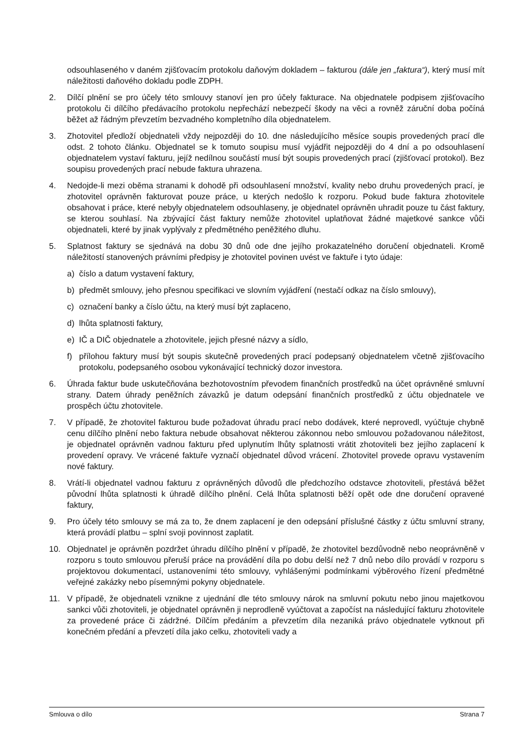odsouhlaseného v daném zjišťovacím protokolu daňovým dokladem – fakturou (dále jen „faktura“), který musí mít náležitosti daňového dokladu podle ZDPH.
2. Dílčí plnění se pro účely této smlouvy stanoví jen pro účely fakturace. Na objednatele podpisem zjišťovacího protokolu či dílčího předávacího protokolu nepřechází nebezpečí škody na věci a rovněž záruční doba počíná běžet až řádným převzetím bezvadného kompletního díla objednatelem.
3. Zhotovitel předloží objednateli vždy nejpozději do 10. dne následujícího měsíce soupis provedených prací dle odst. 2 tohoto článku. Objednatel se k tomuto soupisu musí vyjádřit nejpozději do 4 dní a po odsouhlasení objednatelem vystaví fakturu, jejíž nedílnou součástí musí být soupis provedených prací (zjišťovací protokol). Bez soupisu provedených prací nebude faktura uhrazena.
4. Nedojde-li mezi oběma stranami k dohodě při odsouhlasení množství, kvality nebo druhu provedených prací, je zhotovitel oprávněn fakturovat pouze práce, u kterých nedošlo k rozporu. Pokud bude faktura zhotovitele obsahovat i práce, které nebyly objednatelem odsouhlaseny, je objednatel oprávněn uhradit pouze tu část faktury, se kterou souhlasí. Na zbývající část faktury nemůže zhotovitel uplatňovat žádné majetkové sankce vůči objednateli, které by jinak vyplývaly z předmětného peněžitého dluhu.
5. Splatnost faktury se sjednává na dobu 30 dnů ode dne jejího prokazatelného doručení objednateli. Kromě náležitostí stanovených právními předpisy je zhotovitel povinen uvést ve faktuře i tyto údaje:
a) číslo a datum vystavení faktury,
b) předmět smlouvy, jeho přesnou specifikaci ve slovním vyjádření (nestačí odkaz na číslo smlouvy),
c) označení banky a číslo účtu, na který musí být zaplaceno,
d) lhůta splatnosti faktury,
e) IČ a DIČ objednatele a zhotovitele, jejich přesné názvy a sídlo,
f) přílohou faktury musí být soupis skutečně provedených prací podepsaný objednatelem včetně zjišťovacího protokolu, podepsaného osobou vykonávající technický dozor investora.
6. Úhrada faktur bude uskutečňována bezhotovostním převodem finančních prostředků na účet oprávněné smluvní strany. Datem úhrady peněžních závazků je datum odepsání finančních prostředků z účtu objednatele ve prospěch účtu zhotovitele.
7. V případě, že zhotovitel fakturou bude požadovat úhradu prací nebo dodávek, které neprovedl, vyúčtuje chybně cenu dílčího plnění nebo faktura nebude obsahovat některou zákonnou nebo smlouvou požadovanou náležitost, je objednatel oprávněn vadnou fakturu před uplynutím lhůty splatnosti vrátit zhotoviteli bez jejího zaplacení k provedení opravy. Ve vrácené faktuře vyznačí objednatel důvod vrácení. Zhotovitel provede opravu vystavením nové faktury.
8. Vrátí-li objednatel vadnou fakturu z oprávněných důvodů dle předchozího odstavce zhotoviteli, přestává běžet původní lhůta splatnosti k úhradě dílčího plnění. Celá lhůta splatnosti běží opět ode dne doručení opravené faktury,
9. Pro účely této smlouvy se má za to, že dnem zaplacení je den odepsání příslušné částky z účtu smluvní strany, která provádí platbu – splní svoji povinnost zaplatit.
10. Objednatel je oprávněn pozdržet úhradu dílčího plnění v případě, že zhotovitel bezdůvodně nebo neoprávněně v rozporu s touto smlouvou přeruší práce na provádění díla po dobu delší než 7 dnů nebo dílo provádí v rozporu s projektovou dokumentací, ustanoveními této smlouvy, vyhlášenými podmínkami výběrového řízení předmětné veřejné zakázky nebo písemnými pokyny objednatele.
11. V případě, že objednateli vznikne z ujednání dle této smlouvy nárok na smluvní pokutu nebo jinou majetkovou sankci vůči zhotoviteli, je objednatel oprávněn ji neprodleně vyúčtovat a započíst na následující fakturu zhotovitele za provedené práce či zádržné. Dílčím předáním a převzetím díla nezaniká právo objednatele vytknout při konečném předání a převzetí díla jako celku, zhotoviteli vady a
Smlouva o dílo Strana 7